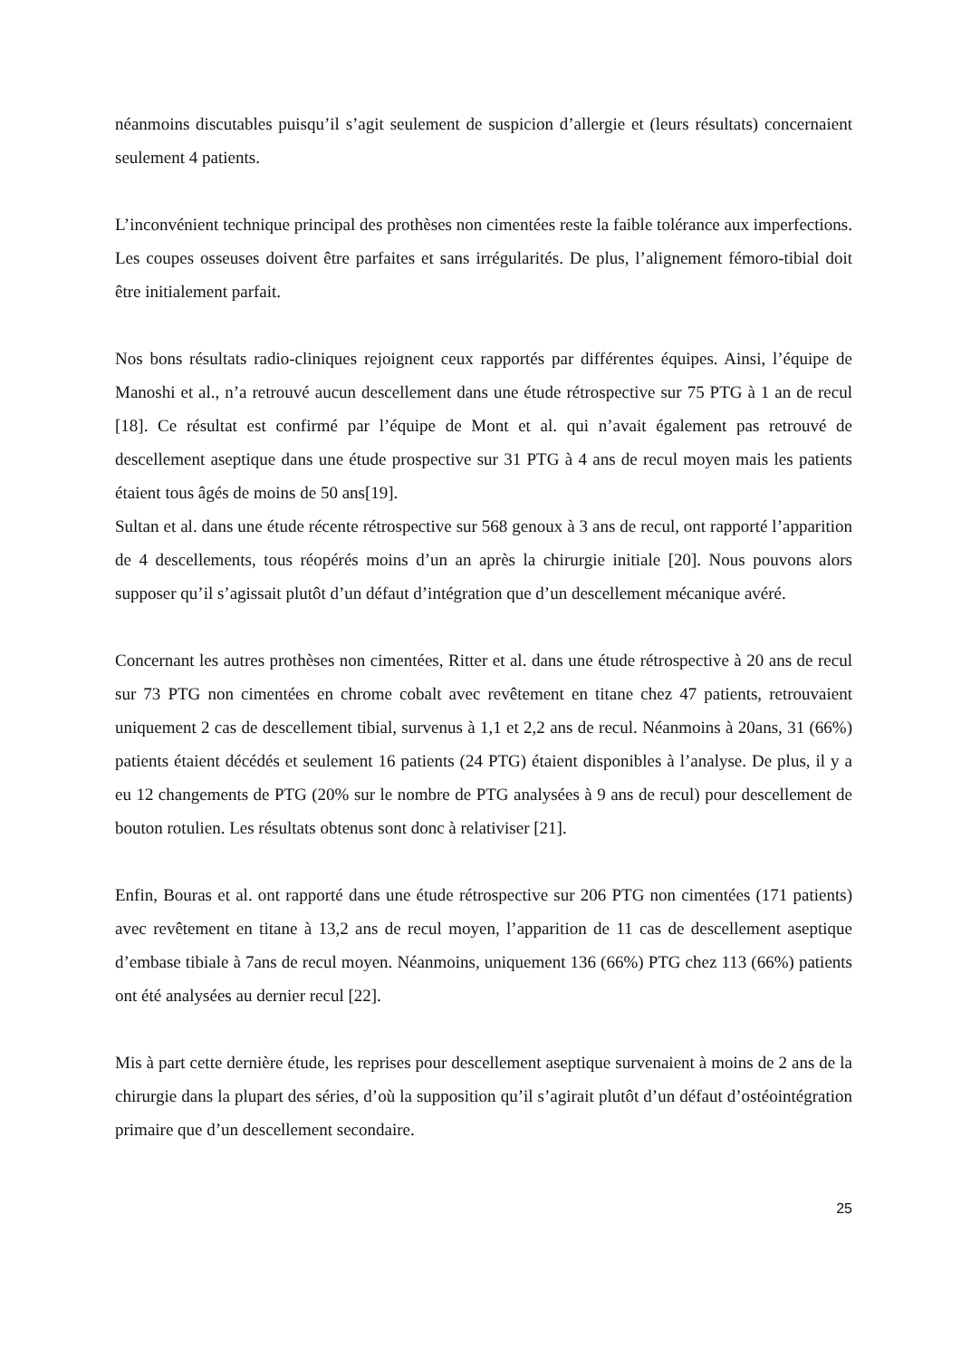néanmoins discutables puisqu’il s’agit seulement de suspicion d’allergie et (leurs résultats) concernaient seulement 4 patients.
L’inconvénient technique principal des prothèses non cimentées reste la faible tolérance aux imperfections. Les coupes osseuses doivent être parfaites et sans irrégularités. De plus, l’alignement fémoro-tibial doit être initialement parfait.
Nos bons résultats radio-cliniques rejoignent ceux rapportés par différentes équipes. Ainsi, l’équipe de Manoshi et al., n’a retrouvé aucun descellement dans une étude rétrospective sur 75 PTG à 1 an de recul [18]. Ce résultat est confirmé par l’équipe de Mont et al. qui n’avait également pas retrouvé de descellement aseptique dans une étude prospective sur 31 PTG à 4 ans de recul moyen mais les patients étaient tous âgés de moins de 50 ans[19].
Sultan et al. dans une étude récente rétrospective sur 568 genoux à 3 ans de recul, ont rapporté l’apparition de 4 descellements, tous réopérés moins d’un an après la chirurgie initiale [20]. Nous pouvons alors supposer qu’il s’agissait plutôt d’un défaut d’intégration que d’un descellement mécanique avéré.
Concernant les autres prothèses non cimentées, Ritter et al. dans une étude rétrospective à 20 ans de recul sur 73 PTG non cimentées en chrome cobalt avec revêtement en titane chez 47 patients, retrouvaient uniquement 2 cas de descellement tibial, survenus à 1,1 et 2,2 ans de recul. Néanmoins à 20ans, 31 (66%) patients étaient décédés et seulement 16 patients (24 PTG) étaient disponibles à l’analyse. De plus, il y a eu 12 changements de PTG (20% sur le nombre de PTG analysées à 9 ans de recul) pour descellement de bouton rotulien. Les résultats obtenus sont donc à relativiser [21].
Enfin, Bouras et al. ont rapporté dans une étude rétrospective sur 206 PTG non cimentées (171 patients) avec revêtement en titane à 13,2 ans de recul moyen, l’apparition de 11 cas de descellement aseptique d’embase tibiale à 7ans de recul moyen. Néanmoins, uniquement 136 (66%) PTG chez 113 (66%) patients ont été analysées au dernier recul [22].
Mis à part cette dernière étude, les reprises pour descellement aseptique survenaient à moins de 2 ans de la chirurgie dans la plupart des séries, d’où la supposition qu’il s’agirait plutôt d’un défaut d’ostéointégration primaire que d’un descellement secondaire.
25